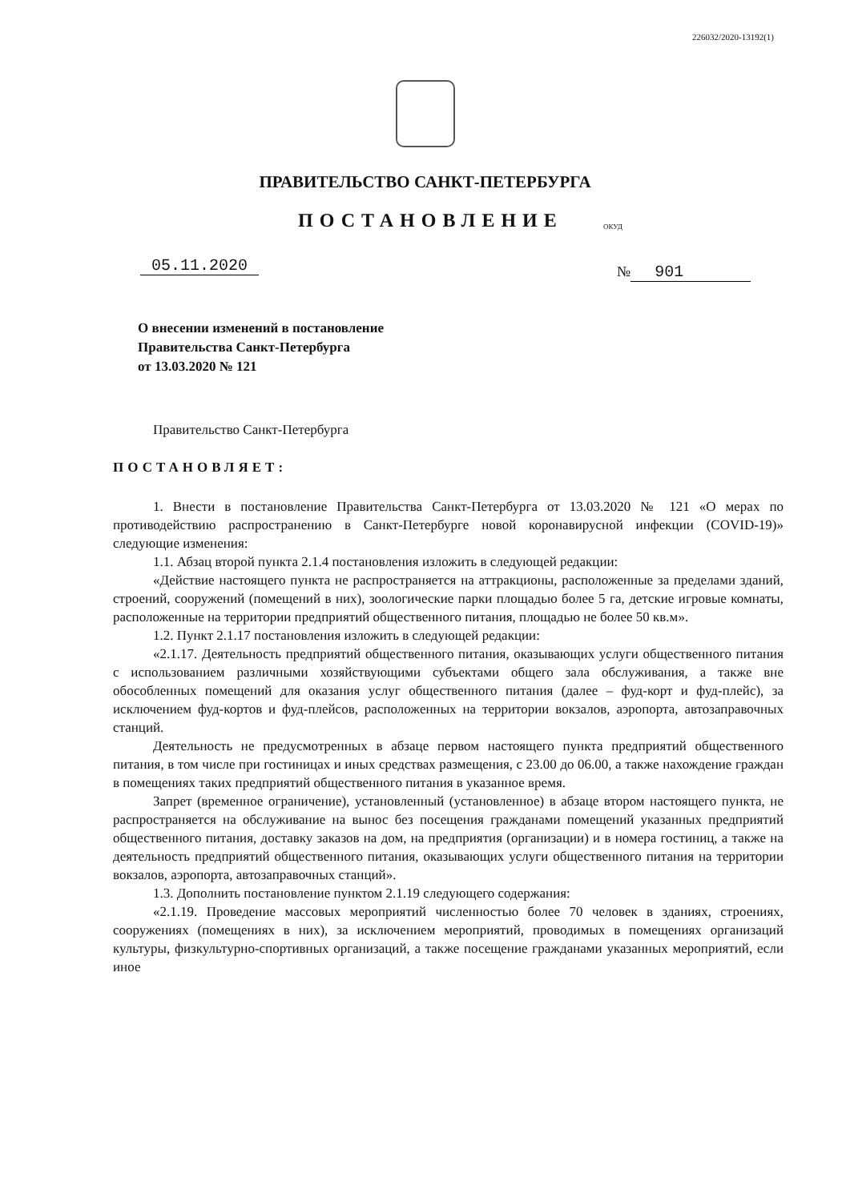226032/2020-13192(1)
ПРАВИТЕЛЬСТВО САНКТ-ПЕТЕРБУРГА
ПОСТАНОВЛЕНИЕ ОКУД
05.11.2020 № 901
О внесении изменений в постановление
Правительства Санкт-Петербурга
от 13.03.2020 № 121
Правительство Санкт-Петербурга
ПОСТАНОВЛЯЕТ:
1. Внести в постановление Правительства Санкт-Петербурга от 13.03.2020 № 121 «О мерах по противодействию распространению в Санкт-Петербурге новой коронавирусной инфекции (COVID-19)» следующие изменения:
1.1. Абзац второй пункта 2.1.4 постановления изложить в следующей редакции:
«Действие настоящего пункта не распространяется на аттракционы, расположенные за пределами зданий, строений, сооружений (помещений в них), зоологические парки площадью более 5 га, детские игровые комнаты, расположенные на территории предприятий общественного питания, площадью не более 50 кв.м».
1.2. Пункт 2.1.17 постановления изложить в следующей редакции:
«2.1.17. Деятельность предприятий общественного питания, оказывающих услуги общественного питания с использованием различными хозяйствующими субъектами общего зала обслуживания, а также вне обособленных помещений для оказания услуг общественного питания (далее – фуд-корт и фуд-плейс), за исключением фуд-кортов и фуд-плейсов, расположенных на территории вокзалов, аэропорта, автозаправочных станций.
Деятельность не предусмотренных в абзаце первом настоящего пункта предприятий общественного питания, в том числе при гостиницах и иных средствах размещения, с 23.00 до 06.00, а также нахождение граждан в помещениях таких предприятий общественного питания в указанное время.
Запрет (временное ограничение), установленный (установленное) в абзаце втором настоящего пункта, не распространяется на обслуживание на вынос без посещения гражданами помещений указанных предприятий общественного питания, доставку заказов на дом, на предприятия (организации) и в номера гостиниц, а также на деятельность предприятий общественного питания, оказывающих услуги общественного питания на территории вокзалов, аэропорта, автозаправочных станций».
1.3. Дополнить постановление пунктом 2.1.19 следующего содержания:
«2.1.19. Проведение массовых мероприятий численностью более 70 человек в зданиях, строениях, сооружениях (помещениях в них), за исключением мероприятий, проводимых в помещениях организаций культуры, физкультурно-спортивных организаций, а также посещение гражданами указанных мероприятий, если иное